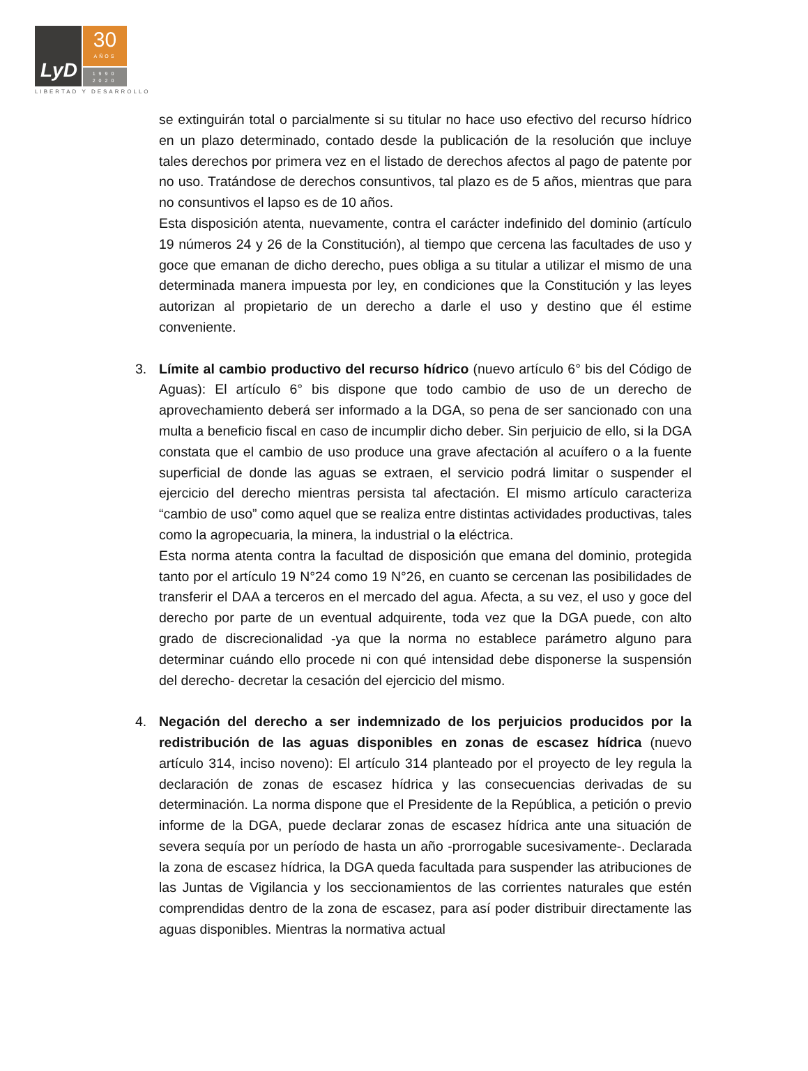LyD
30
AÑOS
1990
2020
LIBERTAD Y DESARROLLO
se extinguirán total o parcialmente si su titular no hace uso efectivo del recurso hídrico en un plazo determinado, contado desde la publicación de la resolución que incluye tales derechos por primera vez en el listado de derechos afectos al pago de patente por no uso. Tratándose de derechos consuntivos, tal plazo es de 5 años, mientras que para no consuntivos el lapso es de 10 años.
Esta disposición atenta, nuevamente, contra el carácter indefinido del dominio (artículo 19 números 24 y 26 de la Constitución), al tiempo que cercena las facultades de uso y goce que emanan de dicho derecho, pues obliga a su titular a utilizar el mismo de una determinada manera impuesta por ley, en condiciones que la Constitución y las leyes autorizan al propietario de un derecho a darle el uso y destino que él estime conveniente.
3. Límite al cambio productivo del recurso hídrico (nuevo artículo 6° bis del Código de Aguas): El artículo 6° bis dispone que todo cambio de uso de un derecho de aprovechamiento deberá ser informado a la DGA, so pena de ser sancionado con una multa a beneficio fiscal en caso de incumplir dicho deber. Sin perjuicio de ello, si la DGA constata que el cambio de uso produce una grave afectación al acuífero o a la fuente superficial de donde las aguas se extraen, el servicio podrá limitar o suspender el ejercicio del derecho mientras persista tal afectación. El mismo artículo caracteriza “cambio de uso” como aquel que se realiza entre distintas actividades productivas, tales como la agropecuaria, la minera, la industrial o la eléctrica.
Esta norma atenta contra la facultad de disposición que emana del dominio, protegida tanto por el artículo 19 N°24 como 19 N°26, en cuanto se cercenan las posibilidades de transferir el DAA a terceros en el mercado del agua. Afecta, a su vez, el uso y goce del derecho por parte de un eventual adquirente, toda vez que la DGA puede, con alto grado de discrecionalidad -ya que la norma no establece parámetro alguno para determinar cuándo ello procede ni con qué intensidad debe disponerse la suspensión del derecho- decretar la cesación del ejercicio del mismo.
4. Negación del derecho a ser indemnizado de los perjuicios producidos por la redistribución de las aguas disponibles en zonas de escasez hídrica (nuevo artículo 314, inciso noveno): El artículo 314 planteado por el proyecto de ley regula la declaración de zonas de escasez hídrica y las consecuencias derivadas de su determinación. La norma dispone que el Presidente de la República, a petición o previo informe de la DGA, puede declarar zonas de escasez hídrica ante una situación de severa sequía por un período de hasta un año -prorrogable sucesivamente-. Declarada la zona de escasez hídrica, la DGA queda facultada para suspender las atribuciones de las Juntas de Vigilancia y los seccionamientos de las corrientes naturales que estén comprendidas dentro de la zona de escasez, para así poder distribuir directamente las aguas disponibles. Mientras la normativa actual